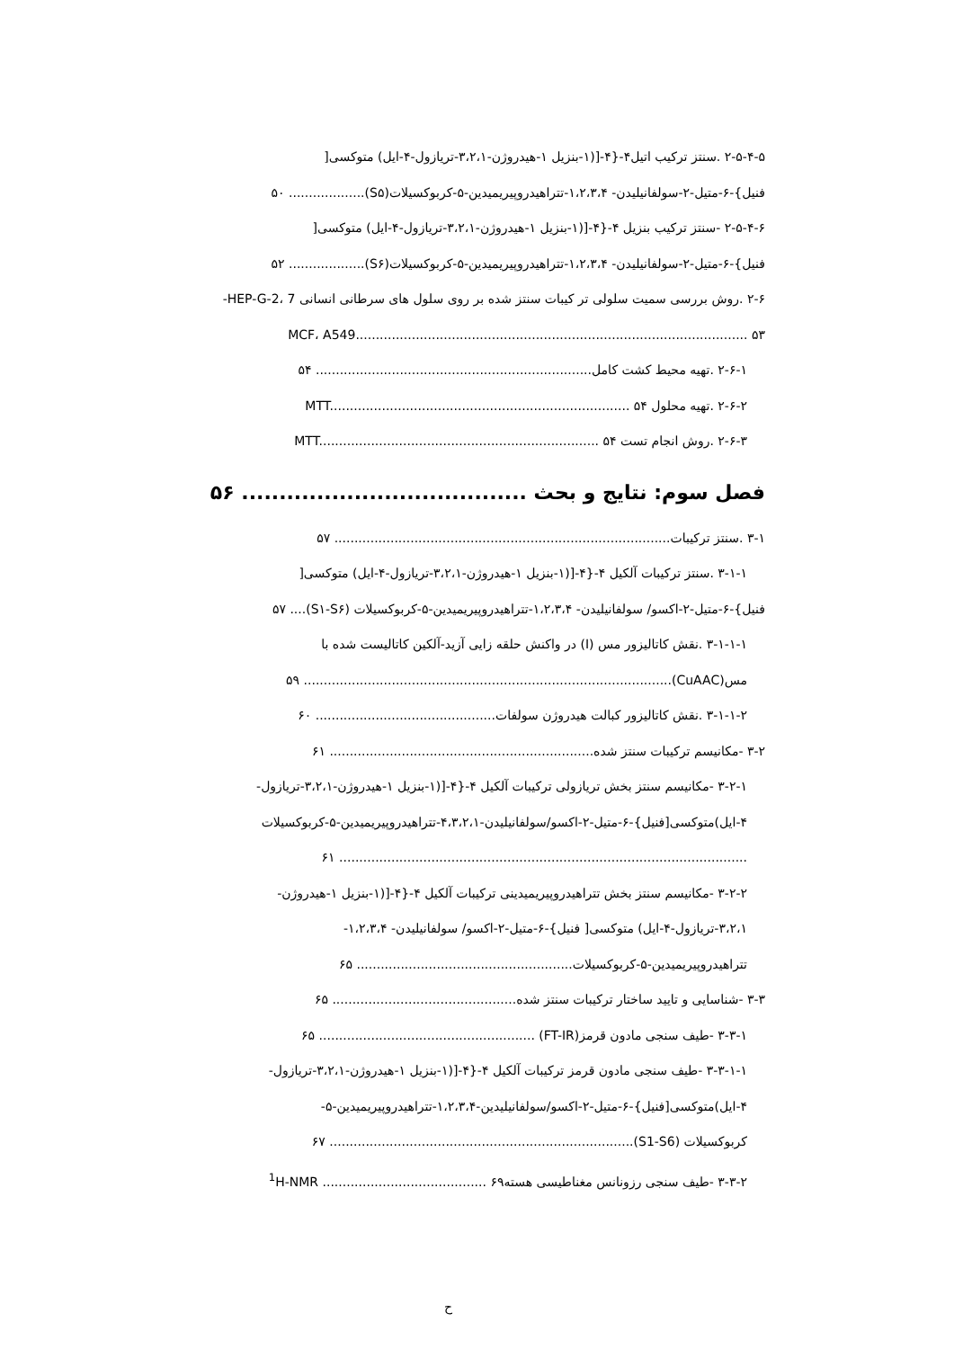۲-۵-۴-۵ .سنتز ترکیب اتیل۴-{۴-[(۱-بنزیل ۱-هیدروژن-۳،۲،۱-تریازول-۴-ایل) متوکسی[
فنیل}-۶-متیل-۲-سولفانیلیدن- ۱،۲،۳،۴-تتراهیدروپیریمیدین-۵-کربوکسیلات(S۵)................... ۵۰
۲-۵-۴-۶ -سنتز ترکیب بنزیل ۴-{۴-[(۱-بنزیل ۱-هیدروژن-۳،۲،۱-تریازول-۴-ایل) متوکسی[
فنیل}-۶-متیل-۲-سولفانیلیدن- ۱،۲،۳،۴-تتراهیدروپیریمیدین-۵-کربوکسیلات(S۶)................... ۵۲
۲-۶ .روش بررسی سمیت سلولی تر کیبات سنتز شده بر روی سلول های سرطانی انسانی HEP-G-2، 7-
MCF، A549.................................................................................................. ۵۳
۲-۶-۱ .تهیه محیط کشت کامل..................................................................... ۵۴
۲-۶-۲ .تهیه محلول MTT........................................................................... ۵۴
۲-۶-۳ .روش انجام تست MTT...................................................................... ۵۴
فصل سوم: نتایج و بحث ...................................... ۵۶
۳-۱ .سنتز ترکیبات.................................................................................... ۵۷
۳-۱-۱ .سنتز ترکیبات آلکیل ۴-{۴-[(۱-بنزیل ۱-هیدروژن-۳،۲،۱-تریازول-۴-ایل) متوکسی[
فنیل}-۶-متیل-۲-اکسو/ سولفانیلیدن- ۱،۲،۳،۴-تتراهیدروپیریمیدین-۵-کربوکسیلات (S۱-S۶).... ۵۷
۳-۱-۱-۱ .نقش کاتالیزور مس (I) در واکنش حلقه زایی آزید-آلکین کاتالیست شده با
مس(CuAAC)............................................................................................ ۵۹
۳-۱-۱-۲ .نقش کاتالیزور کبالت هیدروژن سولفات............................................. ۶۰
۳-۲ -مکانیسم ترکیبات سنتز شده.................................................................. ۶۱
۳-۲-۱ -مکانیسم سنتز بخش تریازولی ترکیبات آلکیل ۴-{۴-[(۱-بنزیل ۱-هیدروژن-۳،۲،۱-تریازول-
۴-ایل)متوکسی[فنیل}-۶-متیل-۲-اکسو/سولفانیلیدن-۴،۳،۲،۱-تتراهیدروپیریمیدین-۵-کربوکسیلات
...................................................................................................... ۶۱
۳-۲-۲ -مکانیسم سنتز بخش تتراهیدروپیریمیدینی ترکیبات آلکیل ۴-{۴-[(۱-بنزیل ۱-هیدروژن-
۳،۲،۱-تریازول-۴-ایل) متوکسی[ فنیل}-۶-متیل-۲-اکسو/ سولفانیلیدن- ۱،۲،۳،۴-
تتراهیدروپیریمیدین-۵-کربوکسیلات...................................................... ۶۵
۳-۳ -شناسایی و تایید ساختار ترکیبات سنتز شده.............................................. ۶۵
۳-۳-۱ -طیف سنجی مادون قرمز(FT-IR) ...................................................... ۶۵
۳-۳-۱-۱ -طیف سنجی مادون قرمز ترکیبات آلکیل ۴-{۴-[(۱-بنزیل ۱-هیدروژن-۳،۲،۱-تریازول-
۴-ایل)متوکسی[فنیل}-۶-متیل-۲-اکسو/سولفانیلیدین-۱،۲،۳،۴-تتراهیدروپیریمیدین-۵-
کربوکسیلات (S1-S6)............................................................................ ۶۷
۳-۳-۲ -طیف سنجی رزونانس مغناطیسی هسته<sup>1</sup>H-NMR ......................................... ۶۹
ح